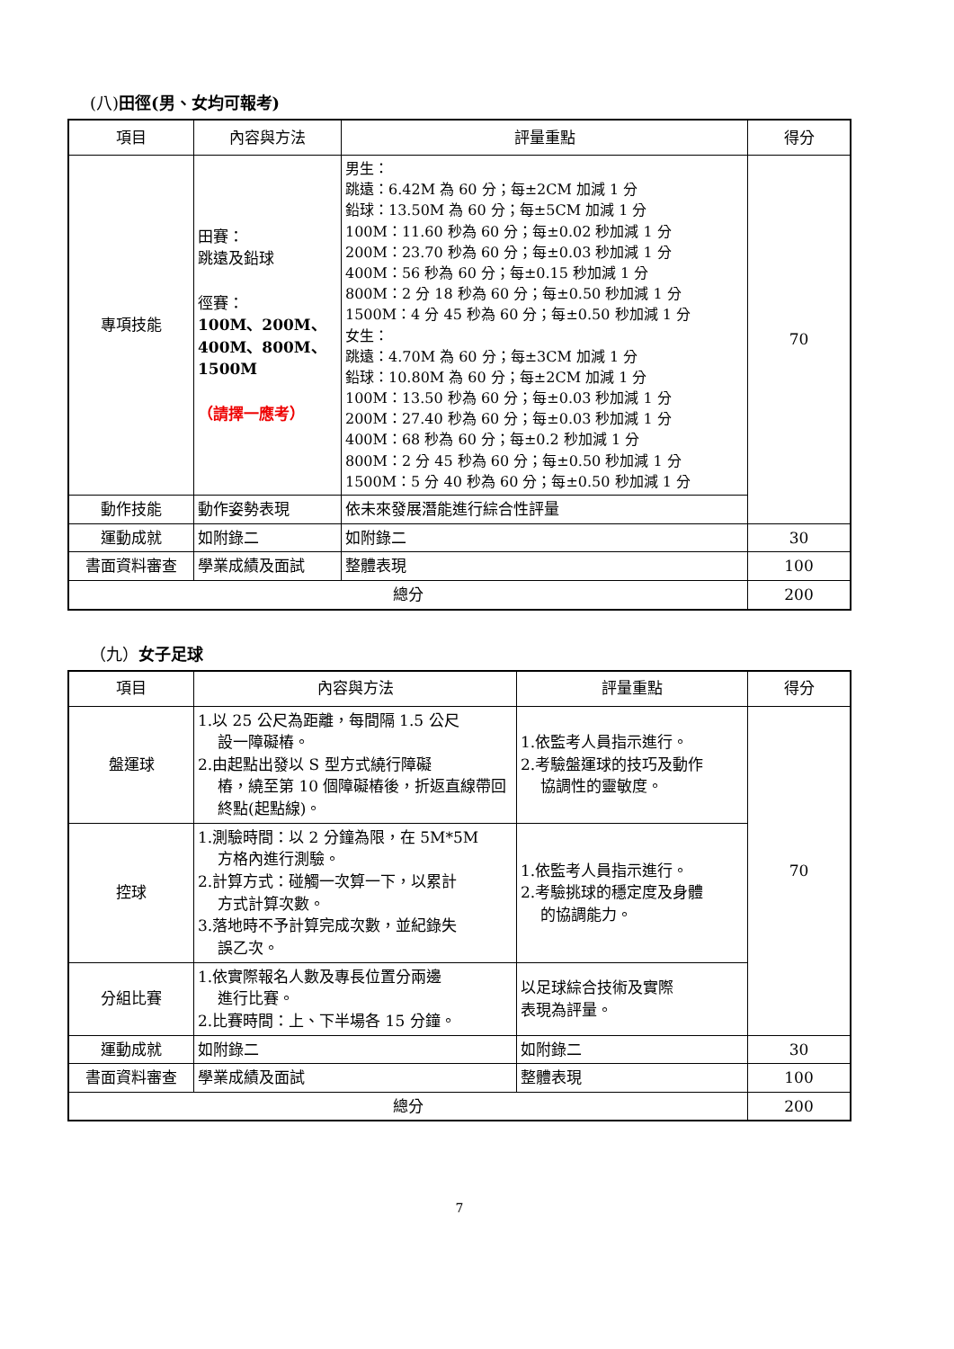(八)田徑(男、女均可報考)
| 項目 | 內容與方法 | 評量重點 | 得分 |
| --- | --- | --- | --- |
| 專項技能 | 田賽： 跳遠及鉛球 徑賽： 100M、200M、400M、800M、1500M （請擇一應考） | 男生： 跳遠：6.42M 為 60 分；每±2CM 加減 1 分 鉛球：13.50M 為 60 分；每±5CM 加減 1 分 100M：11.60 秒為 60 分；每±0.02 秒加減 1 分 200M：23.70 秒為 60 分；每±0.03 秒加減 1 分 400M：56 秒為 60 分；每±0.15 秒加減 1 分 800M：2 分 18 秒為 60 分；每±0.50 秒加減 1 分 1500M：4 分 45 秒為 60 分；每±0.50 秒加減 1 分 女生： 跳遠：4.70M 為 60 分；每±3CM 加減 1 分 鉛球：10.80M 為 60 分；每±2CM 加減 1 分 100M：13.50 秒為 60 分；每±0.03 秒加減 1 分 200M：27.40 秒為 60 分；每±0.03 秒加減 1 分 400M：68 秒為 60 分；每±0.2 秒加減 1 分 800M：2 分 45 秒為 60 分；每±0.50 秒加減 1 分 1500M：5 分 40 秒為 60 分；每±0.50 秒加減 1 分 | 70 |
| 動作技能 | 動作姿勢表現 | 依未來發展潛能進行綜合性評量 | |
| 運動成就 | 如附錄二 | 如附錄二 | 30 |
| 書面資料審查 | 學業成績及面試 | 整體表現 | 100 |
| 總分 | | | 200 |
（九）女子足球
| 項目 | 內容與方法 | 評量重點 | 得分 |
| --- | --- | --- | --- |
| 盤運球 | 1.以 25 公尺為距離，每間隔 1.5 公尺 設一障礙樁。 2.由起點出發以 S 型方式繞行障礙 樁，繞至第 10 個障礙樁後，折返直線帶回終點(起點線)。 | 1.依監考人員指示進行。 2.考驗盤運球的技巧及動作 協調性的靈敏度。 | 70 |
| 控球 | 1.測驗時間：以 2 分鐘為限，在 5M*5M 方格內進行測驗。 2.計算方式：碰觸一次算一下，以累計 方式計算次數。 3.落地時不予計算完成次數，並紀錄失 誤乙次。 | 1.依監考人員指示進行。 2.考驗挑球的穩定度及身體 的協調能力。 | |
| 分組比賽 | 1.依實際報名人數及專長位置分兩邊 進行比賽。 2.比賽時間：上、下半場各 15 分鐘。 | 以足球綜合技術及實際 表現為評量。 | |
| 運動成就 | 如附錄二 | 如附錄二 | 30 |
| 書面資料審查 | 學業成績及面試 | 整體表現 | 100 |
| 總分 | | | 200 |
7